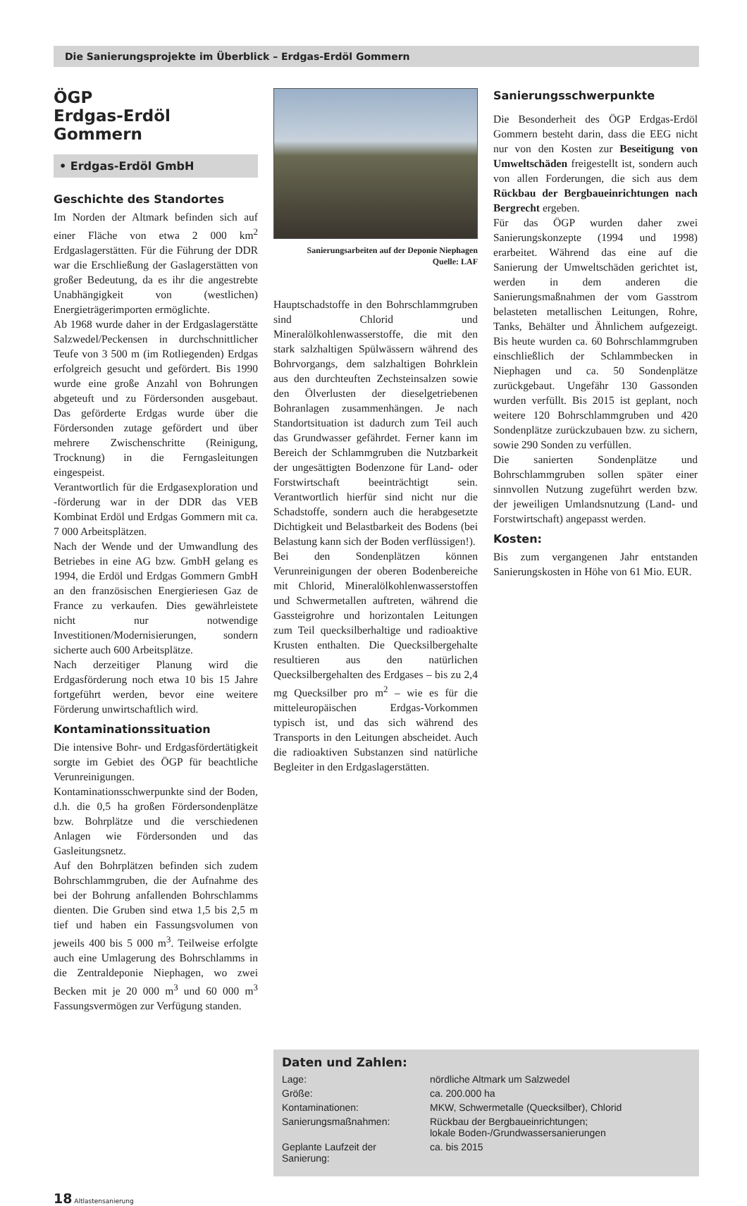Die Sanierungsprojekte im Überblick – Erdgas-Erdöl Gommern
ÖGP
Erdgas-Erdöl Gommern
• Erdgas-Erdöl GmbH
Geschichte des Standortes
Im Norden der Altmark befinden sich auf einer Fläche von etwa 2 000 km<sup>2</sup> Erdgaslagerstätten. Für die Führung der DDR war die Erschließung der Gaslagerstätten von großer Bedeutung, da es ihr die angestrebte Unabhängigkeit von (westlichen) Energieträgerimporten ermöglichte.
Ab 1968 wurde daher in der Erdgaslagerstätte Salzwedel/Peckensen in durchschnittlicher Teufe von 3 500 m (im Rotliegenden) Erdgas erfolgreich gesucht und gefördert. Bis 1990 wurde eine große Anzahl von Bohrungen abgeteuft und zu Fördersonden ausgebaut. Das geförderte Erdgas wurde über die Fördersonden zutage gefördert und über mehrere Zwischenschritte (Reinigung, Trocknung) in die Ferngasleitungen eingespeist.
Verantwortlich für die Erdgasexploration und -förderung war in der DDR das VEB Kombinat Erdöl und Erdgas Gommern mit ca. 7 000 Arbeitsplätzen.
Nach der Wende und der Umwandlung des Betriebes in eine AG bzw. GmbH gelang es 1994, die Erdöl und Erdgas Gommern GmbH an den französischen Energieriesen Gaz de France zu verkaufen. Dies gewährleistete nicht nur notwendige Investitionen/Modernisierungen, sondern sicherte auch 600 Arbeitsplätze.
Nach derzeitiger Planung wird die Erdgasförderung noch etwa 10 bis 15 Jahre fortgeführt werden, bevor eine weitere Förderung unwirtschaftlich wird.
Kontaminationssituation
Die intensive Bohr- und Erdgasfördertätigkeit sorgte im Gebiet des ÖGP für beachtliche Verunreinigungen.
Kontaminationsschwerpunkte sind der Boden, d.h. die 0,5 ha großen Fördersondenplätze bzw. Bohrplätze und die verschiedenen Anlagen wie Fördersonden und das Gasleitungsnetz.
Auf den Bohrplätzen befinden sich zudem Bohrschlammgruben, die der Aufnahme des bei der Bohrung anfallenden Bohrschlamms dienten. Die Gruben sind etwa 1,5 bis 2,5 m tief und haben ein Fassungsvolumen von jeweils 400 bis 5 000 m<sup>3</sup>. Teilweise erfolgte auch eine Umlagerung des Bohrschlamms in die Zentraldeponie Niephagen, wo zwei Becken mit je 20 000 m<sup>3</sup> und 60 000 m<sup>3</sup> Fassungsvermögen zur Verfügung standen.
Sanierungsarbeiten auf der Deponie Niephagen
Quelle: LAF
Hauptschadstoffe in den Bohrschlammgruben sind Chlorid und Mineralölkohlenwasserstoffe, die mit den stark salzhaltigen Spülwässern während des Bohrvorgangs, dem salzhaltigen Bohrklein aus den durchteuften Zechsteinsalzen sowie den Ölverlusten der dieselgetriebenen Bohranlagen zusammenhängen. Je nach Standortsituation ist dadurch zum Teil auch das Grundwasser gefährdet. Ferner kann im Bereich der Schlammgruben die Nutzbarkeit der ungesättigten Bodenzone für Land- oder Forstwirtschaft beeinträchtigt sein. Verantwortlich hierfür sind nicht nur die Schadstoffe, sondern auch die herabgesetzte Dichtigkeit und Belastbarkeit des Bodens (bei Belastung kann sich der Boden verflüssigen!).
Bei den Sondenplätzen können Verunreinigungen der oberen Bodenbereiche mit Chlorid, Mineralölkohlenwasserstoffen und Schwermetallen auftreten, während die Gassteigrohre und horizontalen Leitungen zum Teil quecksilberhaltige und radioaktive Krusten enthalten. Die Quecksilbergehalte resultieren aus den natürlichen Quecksilbergehalten des Erdgases – bis zu 2,4 mg Quecksilber pro m<sup>2</sup> – wie es für die mitteleuropäischen Erdgas-Vorkommen typisch ist, und das sich während des Transports in den Leitungen abscheidet. Auch die radioaktiven Substanzen sind natürliche Begleiter in den Erdgaslagerstätten.
Sanierungsschwerpunkte
Die Besonderheit des ÖGP Erdgas-Erdöl Gommern besteht darin, dass die EEG nicht nur von den Kosten zur Beseitigung von Umweltschäden freigestellt ist, sondern auch von allen Forderungen, die sich aus dem Rückbau der Bergbaueinrichtungen nach Bergrecht ergeben.
Für das ÖGP wurden daher zwei Sanierungskonzepte (1994 und 1998) erarbeitet. Während das eine auf die Sanierung der Umweltschäden gerichtet ist, werden in dem anderen die Sanierungsmaßnahmen der vom Gasstrom belasteten metallischen Leitungen, Rohre, Tanks, Behälter und Ähnlichem aufgezeigt. Bis heute wurden ca. 60 Bohrschlammgruben einschließlich der Schlammbecken in Niephagen und ca. 50 Sondenplätze zurückgebaut. Ungefähr 130 Gassonden wurden verfüllt. Bis 2015 ist geplant, noch weitere 120 Bohrschlammgruben und 420 Sondenplätze zurückzubauen bzw. zu sichern, sowie 290 Sonden zu verfüllen.
Die sanierten Sondenplätze und Bohrschlammgruben sollen später einer sinnvollen Nutzung zugeführt werden bzw. der jeweiligen Umlandsnutzung (Land- und Forstwirtschaft) angepasst werden.
Kosten:
Bis zum vergangenen Jahr entstanden Sanierungskosten in Höhe von 61 Mio. EUR.
Daten und Zahlen:
| Lage: | nördliche Altmark um Salzwedel |
| Größe: | ca. 200.000 ha |
| Kontaminationen: | MKW, Schwermetalle (Quecksilber), Chlorid |
| Sanierungsmaßnahmen: | Rückbau der Bergbaueinrichtungen; lokale Boden-/Grundwassersanierungen |
| Geplante Laufzeit der Sanierung: | ca. bis 2015 |
18 Altlastensanierung